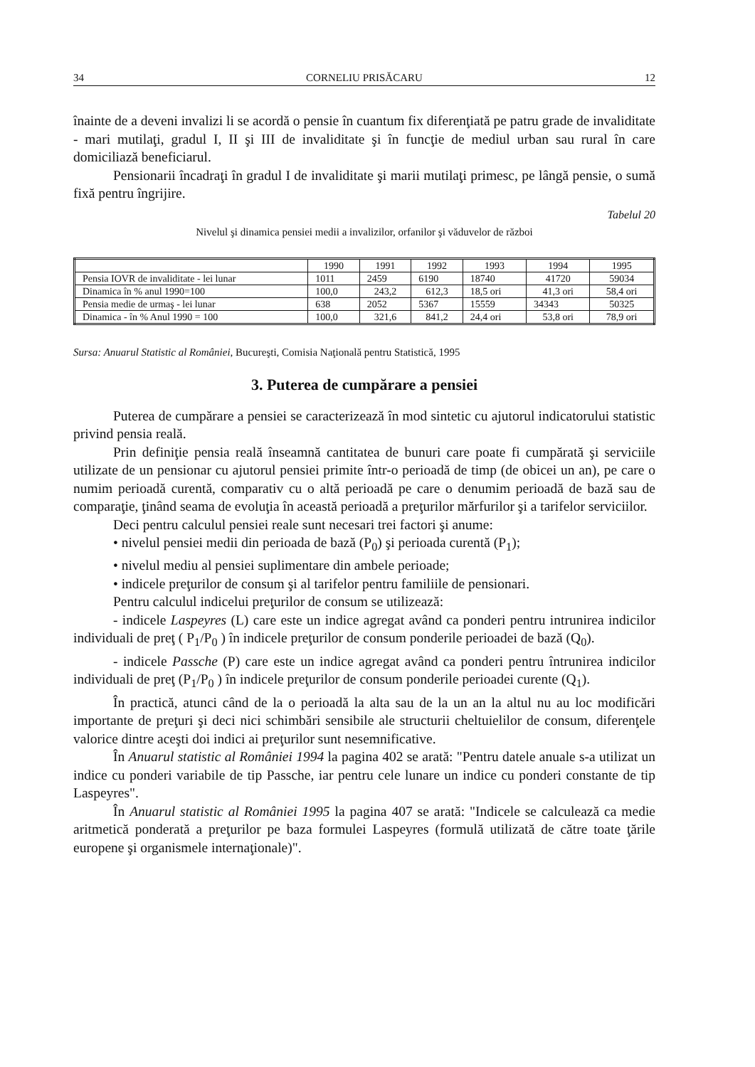34 CORNELIU PRISĂCARU 12
înainte de a deveni invalizi li se acordă o pensie în cuantum fix diferenţiată pe patru grade de invaliditate - mari mutilaţi, gradul I, II şi III de invaliditate şi în funcţie de mediul urban sau rural în care domiciliază beneficiarul.
Pensionarii încadraţi în gradul I de invaliditate şi marii mutilaţi primesc, pe lângă pensie, o sumă fixă pentru îngrijire.
Tabelul 20
Nivelul şi dinamica pensiei medii a invalizilor, orfanilor şi văduvelor de război
| | 1990 | 1991 | 1992 | 1993 | 1994 | 1995 |
| Pensia IOVR de invaliditate - lei lunar | 1011 | 2459 | 6190 | 18740 | 41720 | 59034 |
| Dinamica în % anul 1990=100 | 100,0 | 243,2 | 612,3 | 18,5 ori | 41,3 ori | 58,4 ori |
| Pensia medie de urmaş - lei lunar | 638 | 2052 | 5367 | 15559 | 34343 | 50325 |
| Dinamica - în % Anul 1990 = 100 | 100,0 | 321,6 | 841,2 | 24,4 ori | 53,8 ori | 78,9 ori |
Sursa: Anuarul Statistic al României, Bucureşti, Comisia Naţională pentru Statistică, 1995
3. Puterea de cumpărare a pensiei
Puterea de cumpărare a pensiei se caracterizează în mod sintetic cu ajutorul indicatorului statistic privind pensia reală.
Prin definiţie pensia reală înseamnă cantitatea de bunuri care poate fi cumpărată şi serviciile utilizate de un pensionar cu ajutorul pensiei primite într-o perioadă de timp (de obicei un an), pe care o numim perioadă curentă, comparativ cu o altă perioadă pe care o denumim perioadă de bază sau de comparaţie, ţinând seama de evoluţia în această perioadă a preţurilor mărfurilor şi a tarifelor serviciilor.
Deci pentru calculul pensiei reale sunt necesari trei factori şi anume:
• nivelul pensiei medii din perioada de bază (P<sub>0</sub>) şi perioada curentă (P<sub>1</sub>);
• nivelul mediu al pensiei suplimentare din ambele perioade;
• indicele preţurilor de consum şi al tarifelor pentru familiile de pensionari.
Pentru calculul indicelui preţurilor de consum se utilizează:
- indicele Laspeyres (L) care este un indice agregat având ca ponderi pentru intrunirea indicilor individuali de preţ ( P<sub>1</sub>/P<sub>0</sub> ) în indicele preţurilor de consum ponderile perioadei de bază (Q<sub>0</sub>).
- indicele Passche (P) care este un indice agregat având ca ponderi pentru întrunirea indicilor individuali de preţ (P<sub>1</sub>/P<sub>0</sub> ) în indicele preţurilor de consum ponderile perioadei curente (Q<sub>1</sub>).
În practică, atunci când de la o perioadă la alta sau de la un an la altul nu au loc modificări importante de preţuri şi deci nici schimbări sensibile ale structurii cheltuielilor de consum, diferenţele valorice dintre aceşti doi indici ai preţurilor sunt nesemnificative.
În Anuarul statistic al României 1994 la pagina 402 se arată: "Pentru datele anuale s-a utilizat un indice cu ponderi variabile de tip Passche, iar pentru cele lunare un indice cu ponderi constante de tip Laspeyres".
În Anuarul statistic al României 1995 la pagina 407 se arată: "Indicele se calculează ca medie aritmetică ponderată a preţurilor pe baza formulei Laspeyres (formulă utilizată de către toate ţările europene şi organismele internaţionale)".